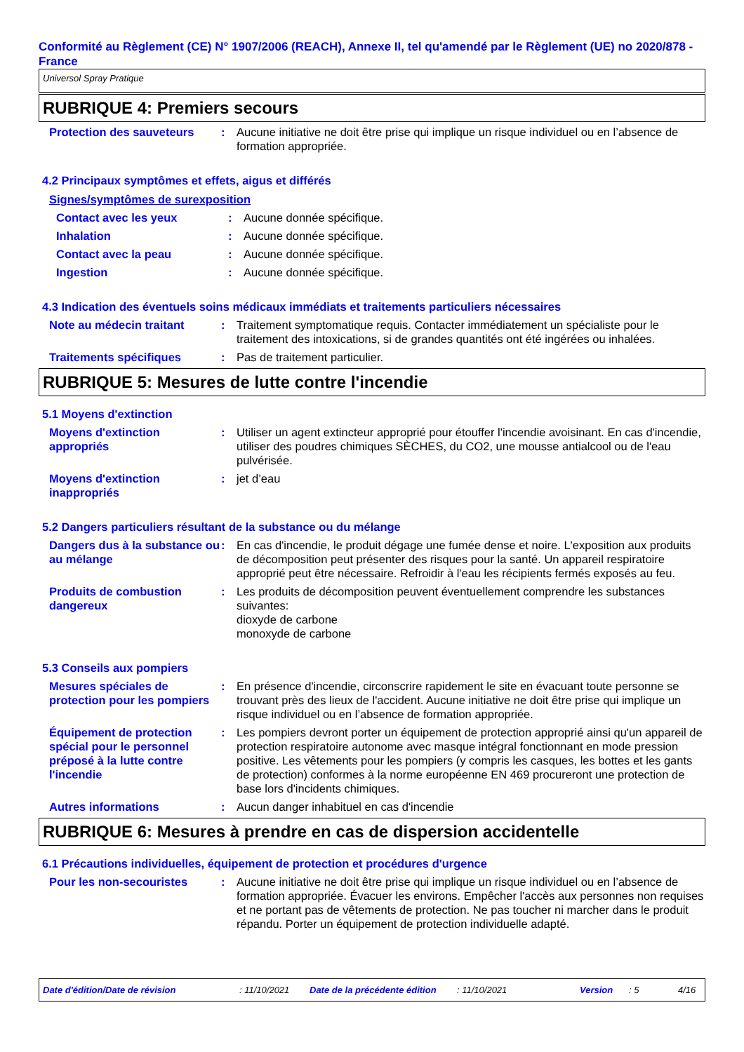Conformité au Règlement (CE) N° 1907/2006 (REACH), Annexe II, tel qu'amendé par le Règlement (UE) no 2020/878 - France
Universol Spray Pratique
RUBRIQUE 4: Premiers secours
Protection des sauveteurs
: Aucune initiative ne doit être prise qui implique un risque individuel ou en l’absence de formation appropriée.
4.2 Principaux symptômes et effets, aigus et différés
Signes/symptômes de surexposition
Contact avec les yeux : Aucune donnée spécifique.
Inhalation : Aucune donnée spécifique.
Contact avec la peau : Aucune donnée spécifique.
Ingestion : Aucune donnée spécifique.
4.3 Indication des éventuels soins médicaux immédiats et traitements particuliers nécessaires
Note au médecin traitant : Traitement symptomatique requis. Contacter immédiatement un spécialiste pour le traitement des intoxications, si de grandes quantités ont été ingérées ou inhalées.
Traitements spécifiques : Pas de traitement particulier.
RUBRIQUE 5: Mesures de lutte contre l'incendie
5.1 Moyens d'extinction
Moyens d'extinction appropriés
: Utiliser un agent extincteur approprié pour étouffer l'incendie avoisinant. En cas d'incendie, utiliser des poudres chimiques SÈCHES, du CO2, une mousse antialcool ou de l'eau pulvérisée.
Moyens d'extinction inappropriés
: jet d’eau
5.2 Dangers particuliers résultant de la substance ou du mélange
Dangers dus à la substance ou au mélange
: En cas d'incendie, le produit dégage une fumée dense et noire. L'exposition aux produits de décomposition peut présenter des risques pour la santé. Un appareil respiratoire approprié peut être nécessaire. Refroidir à l'eau les récipients fermés exposés au feu.
Produits de combustion dangereux
: Les produits de décomposition peuvent éventuellement comprendre les substances suivantes:
dioxyde de carbone
monoxyde de carbone
5.3 Conseils aux pompiers
Mesures spéciales de protection pour les pompiers
: En présence d'incendie, circonscrire rapidement le site en évacuant toute personne se trouvant près des lieux de l'accident. Aucune initiative ne doit être prise qui implique un risque individuel ou en l’absence de formation appropriée.
Équipement de protection spécial pour le personnel préposé à la lutte contre l'incendie
: Les pompiers devront porter un équipement de protection approprié ainsi qu'un appareil de protection respiratoire autonome avec masque intégral fonctionnant en mode pression positive. Les vêtements pour les pompiers (y compris les casques, les bottes et les gants de protection) conformes à la norme européenne EN 469 procureront une protection de base lors d'incidents chimiques.
Autres informations : Aucun danger inhabituel en cas d'incendie
RUBRIQUE 6: Mesures à prendre en cas de dispersion accidentelle
6.1 Précautions individuelles, équipement de protection et procédures d'urgence
Pour les non-secouristes : Aucune initiative ne doit être prise qui implique un risque individuel ou en l’absence de formation appropriée. Évacuer les environs. Empêcher l'accès aux personnes non requises et ne portant pas de vêtements de protection. Ne pas toucher ni marcher dans le produit répandu. Porter un équipement de protection individuelle adapté.
Date d'édition/Date de révision: 11/10/2021 Date de la précédente édition: 11/10/2021 Version: 5 4/16